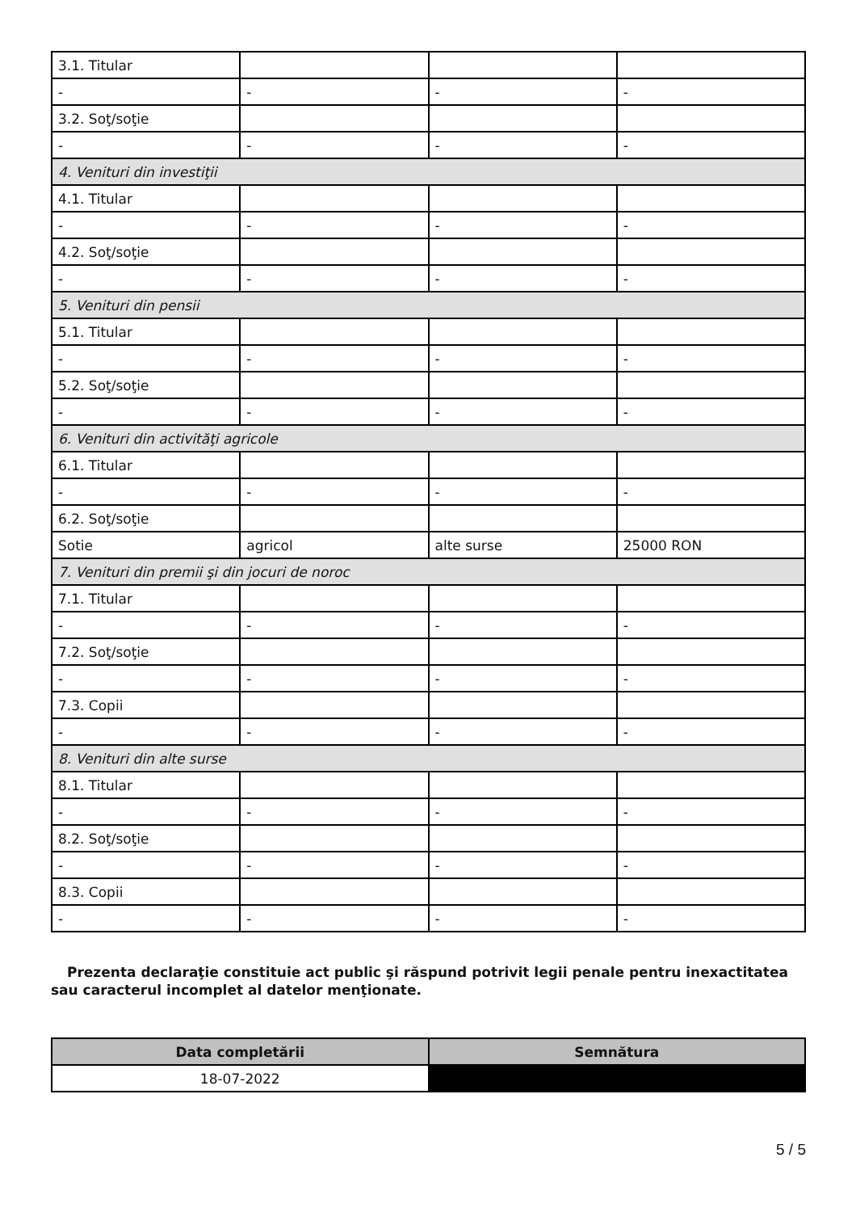| 3.1. Titular | | | |
| - | - | - | - |
| 3.2. Soţ/soţie | | | |
| - | - | - | - |
| 4. Venituri din investiţii | | | |
| 4.1. Titular | | | |
| - | - | - | - |
| 4.2. Soţ/soţie | | | |
| - | - | - | - |
| 5. Venituri din pensii | | | |
| 5.1. Titular | | | |
| - | - | - | - |
| 5.2. Soţ/soţie | | | |
| - | - | - | - |
| 6. Venituri din activităţi agricole | | | |
| 6.1. Titular | | | |
| - | - | - | - |
| 6.2. Soţ/soţie | | | |
| Sotie | agricol | alte surse | 25000 RON |
| 7. Venituri din premii şi din jocuri de noroc | | | |
| 7.1. Titular | | | |
| - | - | - | - |
| 7.2. Soţ/soţie | | | |
| - | - | - | - |
| 7.3. Copii | | | |
| - | - | - | - |
| 8. Venituri din alte surse | | | |
| 8.1. Titular | | | |
| - | - | - | - |
| 8.2. Soţ/soţie | | | |
| - | - | - | - |
| 8.3. Copii | | | |
| - | - | - | - |
Prezenta declaraţie constituie act public şi răspund potrivit legii penale pentru inexactitatea sau caracterul incomplet al datelor menţionate.
| Data completării | Semnătura |
| --- | --- |
| 18-07-2022 | |
5 / 5